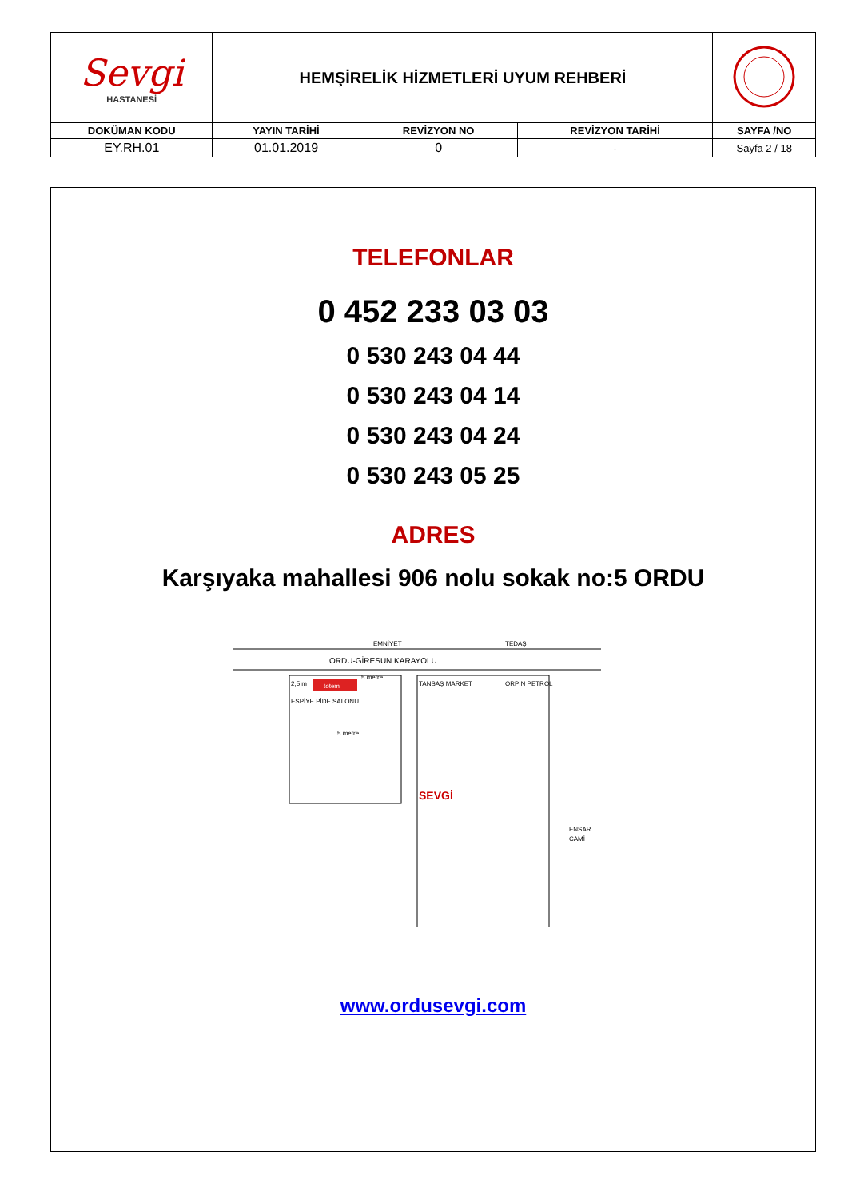| Sevgi HASTANESİ | HEMŞİRELİK HİZMETLERİ UYUM REHBERİ | | | |
| DOKÜMAN KODU | YAYIN TARİHİ | REVİZYON NO | REVİZYON TARİHİ | SAYFA /NO |
| EY.RH.01 | 01.01.2019 | 0 | - | Sayfa 2 / 18 |
TELEFONLAR
0 452 233 03 03
0 530 243 04 44
0 530 243 04 14
0 530 243 04 24
0 530 243 05 25
ADRES
Karşıyaka mahallesi 906 nolu sokak no:5 ORDU
totem
EMNİYET
TEDAŞ
ORDU-GİRESUN KARAYOLU
TANSAŞ MARKET
ORPİN PETROL
SEVGİ
ENSAR
CAMİ
2,5 m
5 metre
ESPİYE PİDE SALONU
5 metre
www.ordusevgi.com